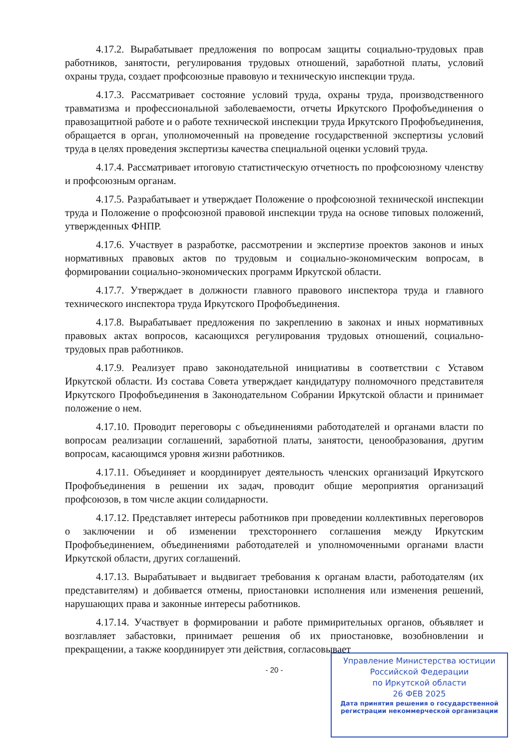4.17.2. Вырабатывает предложения по вопросам защиты социально-трудовых прав работников, занятости, регулирования трудовых отношений, заработной платы, условий охраны труда, создает профсоюзные правовую и техническую инспекции труда.
4.17.3. Рассматривает состояние условий труда, охраны труда, производственного травматизма и профессиональной заболеваемости, отчеты Иркутского Профобъединения о правозащитной работе и о работе технической инспекции труда Иркутского Профобъединения, обращается в орган, уполномоченный на проведение государственной экспертизы условий труда в целях проведения экспертизы качества специальной оценки условий труда.
4.17.4. Рассматривает итоговую статистическую отчетность по профсоюзному членству и профсоюзным органам.
4.17.5. Разрабатывает и утверждает Положение о профсоюзной технической инспекции труда и Положение о профсоюзной правовой инспекции труда на основе типовых положений, утвержденных ФНПР.
4.17.6. Участвует в разработке, рассмотрении и экспертизе проектов законов и иных нормативных правовых актов по трудовым и социально-экономическим вопросам, в формировании социально-экономических программ Иркутской области.
4.17.7. Утверждает в должности главного правового инспектора труда и главного технического инспектора труда Иркутского Профобъединения.
4.17.8. Вырабатывает предложения по закреплению в законах и иных нормативных правовых актах вопросов, касающихся регулирования трудовых отношений, социально-трудовых прав работников.
4.17.9. Реализует право законодательной инициативы в соответствии с Уставом Иркутской области. Из состава Совета утверждает кандидатуру полномочного представителя Иркутского Профобъединения в Законодательном Собрании Иркутской области и принимает положение о нем.
4.17.10. Проводит переговоры с объединениями работодателей и органами власти по вопросам реализации соглашений, заработной платы, занятости, ценообразования, другим вопросам, касающимся уровня жизни работников.
4.17.11. Объединяет и координирует деятельность членских организаций Иркутского Профобъединения в решении их задач, проводит общие мероприятия организаций профсоюзов, в том числе акции солидарности.
4.17.12. Представляет интересы работников при проведении коллективных переговоров о заключении и об изменении трехстороннего соглашения между Иркутским Профобъединением, объединениями работодателей и уполномоченными органами власти Иркутской области, других соглашений.
4.17.13. Вырабатывает и выдвигает требования к органам власти, работодателям (их представителям) и добивается отмены, приостановки исполнения или изменения решений, нарушающих права и законные интересы работников.
4.17.14. Участвует в формировании и работе примирительных органов, объявляет и возглавляет забастовки, принимает решения об их приостановке, возобновлении и прекращении, а также координирует эти действия, согласовывает
- 20 -
Управление Министерства юстиции
Российской Федерации
по Иркутской области
26 ФЕВ 2025
Дата принятия решения о государственной регистрации некоммерческой организации